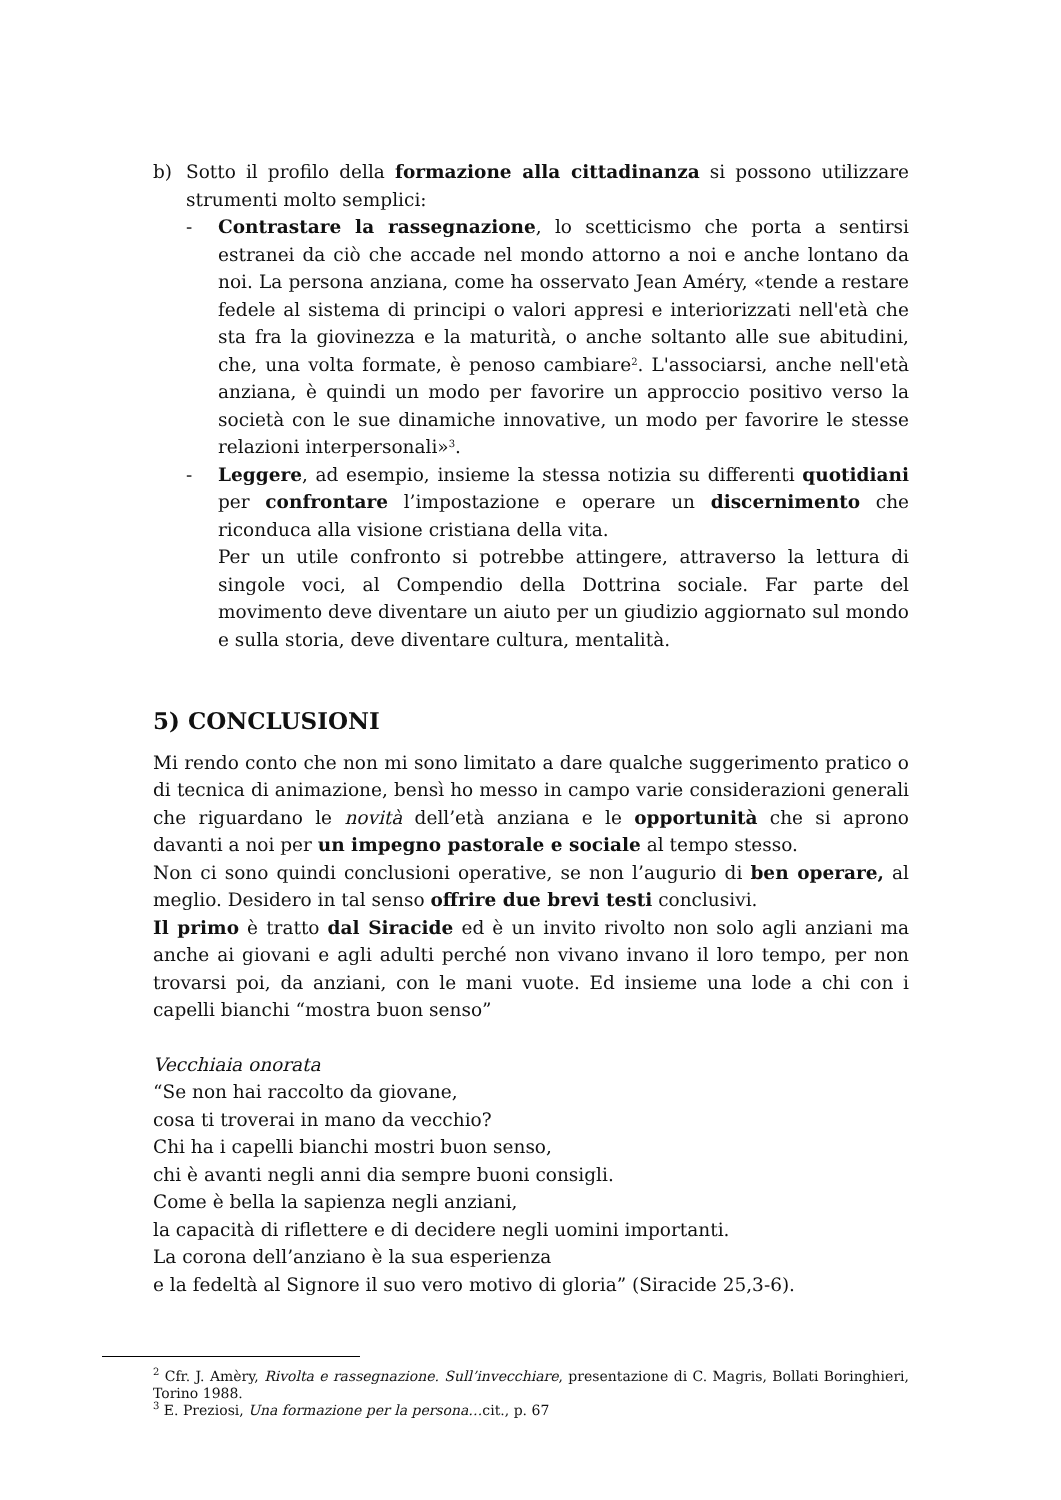b) Sotto il profilo della formazione alla cittadinanza si possono utilizzare strumenti molto semplici:
- Contrastare la rassegnazione, lo scetticismo che porta a sentirsi estranei da ciò che accade nel mondo attorno a noi e anche lontano da noi. La persona anziana, come ha osservato Jean Améry, «tende a restare fedele al sistema di principi o valori appresi e interiorizzati nell'età che sta fra la giovinezza e la maturità, o anche soltanto alle sue abitudini, che, una volta formate, è penoso cambiare<sup>2</sup>. L'associarsi, anche nell'età anziana, è quindi un modo per favorire un approccio positivo verso la società con le sue dinamiche innovative, un modo per favorire le stesse relazioni interpersonali»<sup>3</sup>.
- Leggere, ad esempio, insieme la stessa notizia su differenti quotidiani per confrontare l’impostazione e operare un discernimento che riconduca alla visione cristiana della vita.
Per un utile confronto si potrebbe attingere, attraverso la lettura di singole voci, al Compendio della Dottrina sociale. Far parte del movimento deve diventare un aiuto per un giudizio aggiornato sul mondo e sulla storia, deve diventare cultura, mentalità.
5) CONCLUSIONI
Mi rendo conto che non mi sono limitato a dare qualche suggerimento pratico o di tecnica di animazione, bensì ho messo in campo varie considerazioni generali che riguardano le novità dell’età anziana e le opportunità che si aprono davanti a noi per un impegno pastorale e sociale al tempo stesso.
Non ci sono quindi conclusioni operative, se non l’augurio di ben operare, al meglio. Desidero in tal senso offrire due brevi testi conclusivi.
Il primo è tratto dal Siracide ed è un invito rivolto non solo agli anziani ma anche ai giovani e agli adulti perché non vivano invano il loro tempo, per non trovarsi poi, da anziani, con le mani vuote. Ed insieme una lode a chi con i capelli bianchi “mostra buon senso”
Vecchiaia onorata
“Se non hai raccolto da giovane,
cosa ti troverai in mano da vecchio?
Chi ha i capelli bianchi mostri buon senso,
chi è avanti negli anni dia sempre buoni consigli.
Come è bella la sapienza negli anziani,
la capacità di riflettere e di decidere negli uomini importanti.
La corona dell’anziano è la sua esperienza
e la fedeltà al Signore il suo vero motivo di gloria” (Siracide 25,3-6).
<sup>2</sup> Cfr. J. Amèry, Rivolta e rassegnazione. Sull’invecchiare, presentazione di C. Magris, Bollati Boringhieri, Torino 1988.
<sup>3</sup> E. Preziosi, Una formazione per la persona…cit., p. 67